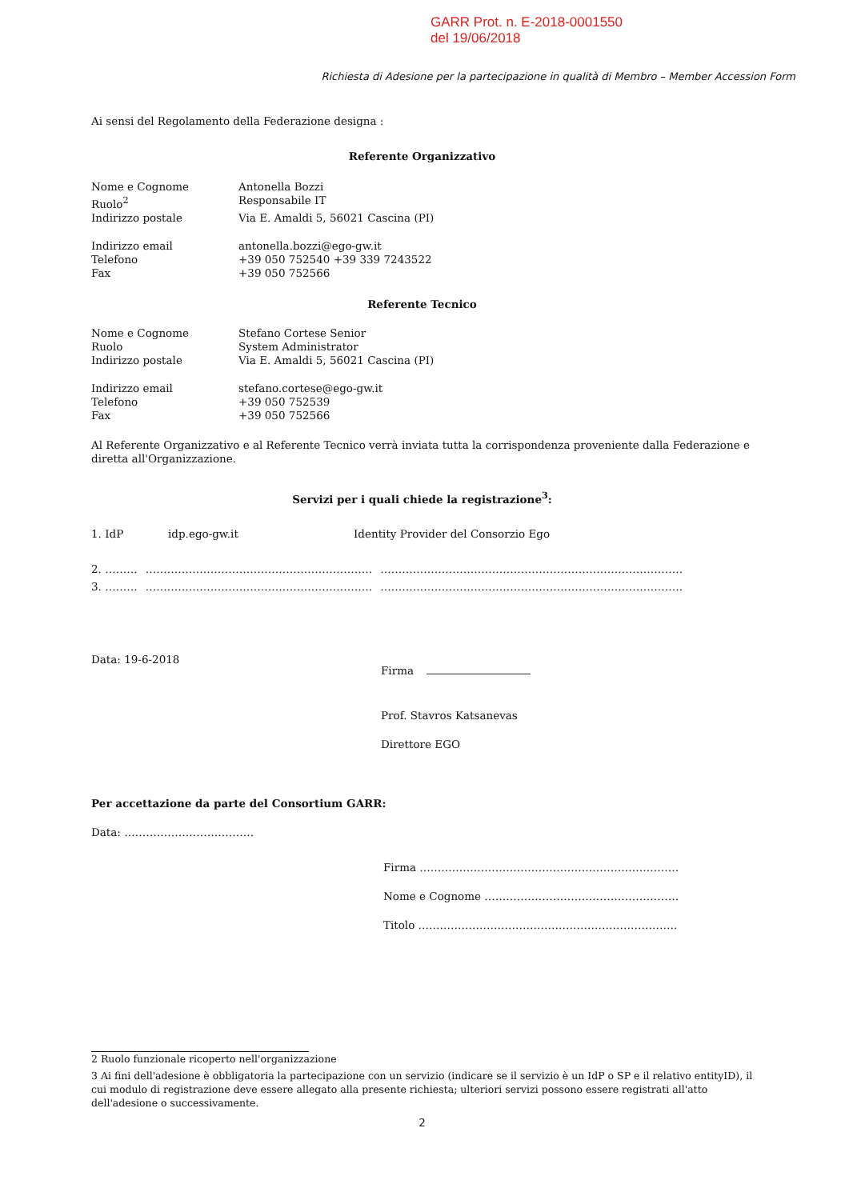GARR Prot. n. E-2018-0001550
del 19/06/2018
Richiesta di Adesione per la partecipazione in qualità di Membro – Member Accession Form
Ai sensi del Regolamento della Federazione designa :
Referente Organizzativo
Nome e Cognome Antonella Bozzi
Ruolo<sup>2</sup> Responsabile IT
Indirizzo postale Via E. Amaldi 5, 56021 Cascina (PI)
Indirizzo email antonella.bozzi@ego-gw.it
Telefono +39 050 752540 +39 339 7243522
Fax +39 050 752566
Referente Tecnico
Nome e Cognome Stefano Cortese Senior
Ruolo System Administrator
Indirizzo postale Via E. Amaldi 5, 56021 Cascina (PI)
Indirizzo email stefano.cortese@ego-gw.it
Telefono +39 050 752539
Fax +39 050 752566
Al Referente Organizzativo e al Referente Tecnico verrà inviata tutta la corrispondenza proveniente dalla Federazione e diretta all'Organizzazione.
Servizi per i quali chiede la registrazione<sup>3</sup>:
1. IdP idp.ego-gw.it Identity Provider del Consorzio Ego
2. ……… ……………………………………………………… …………………………………………………………………………
3. ……… ……………………………………………………… …………………………………………………………………………
Data: 19-6-2018
Firma
Prof. Stavros Katsanevas
Direttore EGO
Per accettazione da parte del Consortium GARR:
Data: ………………………………
Firma ………………………………………………………………
Nome e Cognome ………………………………………………
Titolo ………………………………………………………………
2 Ruolo funzionale ricoperto nell'organizzazione
3 Ai fini dell'adesione è obbligatoria la partecipazione con un servizio (indicare se il servizio è un IdP o SP e il relativo entityID), il cui modulo di registrazione deve essere allegato alla presente richiesta; ulteriori servizi possono essere registrati all'atto dell'adesione o successivamente.
2